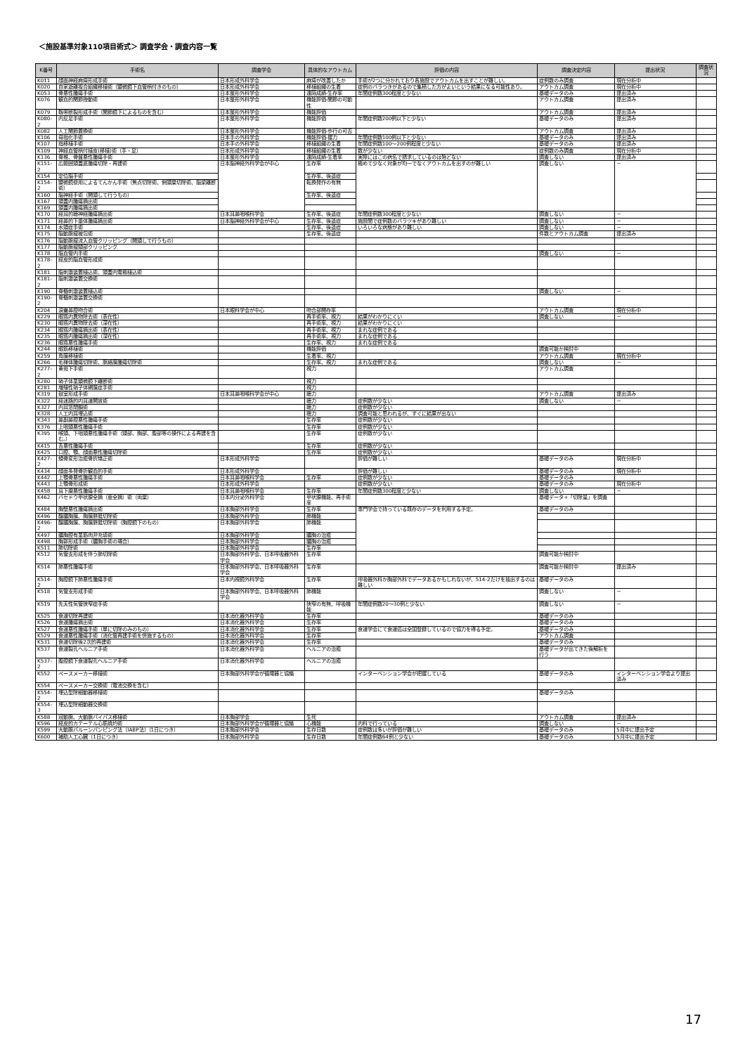＜施設基準対象110項目術式＞ 調査学会・調査内容一覧
| K番号 | 手術名 | 調査学会 | 具体的なアウトカム | 評価の内容 | 調査決定内容 | 提出状況 | 調査状況 |
| --- | --- | --- | --- | --- | --- | --- | --- |
| K011 | 顔面神経麻痺形成手術 | 日本形成外科学会 | 麻痺が改善したか | 手術が2つに分かれており各施設でアウトカムを出すことが難しい。 | 症例数のみ調査 | 現在分析中 | |
| K020 | 自家遊離複合組織移植術（顕微鏡下血管柄付きのもの） | 日本形成外科学会 | 移植組織の生着 | 症例のバラつきがあるので集積した方がよいという結果になる可能性あり。 | アウトカム調査 | 現在分析中 | |
| K053 | 骨悪性腫瘍手術 | 日本整形外科学会 | 遠隔成績-生存率 | 年間症例数300程度と少ない | 基礎データのみ | 提出済み | |
| K076 | 観血的関節授動術 | 日本整形外科学会 | 機能評価-関節の可動性 | | アウトカム調査 | 提出済み | |
| K079 | 靱帯断裂形成手術（関節鏡下によるものを含む） | 日本整形外科学会 | 機能評価 | | アウトカム調査 | 提出済み | |
| K080-2 | 内反足手術 | 日本整形外科学会 | 機能評価 | 年間症例数200例以下と少ない | 基礎データのみ | 提出済み | |
| K082 | 人工関節置換術 | 日本整形外科学会 | 機能評価-歩行の可否 | | アウトカム調査 | 提出済み | |
| K106 | 母指化手術 | 日本手の外科学会 | 機能評価-握力 | 年間症例数100例以下と少ない | 基礎データのみ | 提出済み | |
| K107 | 指移植手術 | 日本手の外科学会 | 移植組織の生着 | 年間症例数100～200例程度と少ない | 基礎データのみ | 提出済み | |
| K109 | 神経血管柄付植皮(移植)術（手・足） | 日本形成外科学会 | 移植組織の生着 | 数が少ない | 症例数のみ調査 | 現在分析中 | |
| K136 | 脊椎、骨盤悪性腫瘍手術 | 日本整形外科学会 | 遠隔成績-生着率 | 実際にはこの病名で請求しているのは殆どない | 調査しない | 提出済み | |
| K151-2 | 広範囲頭蓋底腫瘍切除・再建術 | 日本脳神経外科学会が中心 | 生存率 | 極めて少なく対象が均一でなくアウトカムを出すのが難しい | 調査しない | － | |
| K154 | 定位脳手術 | | 生存率、後遺症 | | | | |
| K154-2 | 顕微鏡使用によるてんかん手術（焦点切除術、側頭葉切除術、脳梁離断術） | | 転換発作の有無 | | | | |
| K160 | 脳神経手術（開頭して行うもの） | | 生存率、後遺症 | | | | |
| K167 | 頭蓋内腫瘍摘出術 | | | | | | |
| K169 | 頭蓋内腫瘍摘出術 | | | | | | |
| K170 | 経耳的聴神経腫瘍摘出術 | 日本耳鼻咽喉科学会 | 生存率、後遺症 | 年間症例数300程度と少ない | 調査しない | － | |
| K171 | 経鼻的下垂体腫瘍摘出術 | 日本脳神経外科学会が中心 | 生存率、後遺症 | 施設間で症例数のバラツキがあり難しい | 調査しない | － | |
| K174 | 水頭症手術 | | 生存率、後遺症 | いろいろな病態があり難しい | 調査しない | － | |
| K175 | 脳動脈瘤被包術 | | 生存率、後遺症 | | 件数とアウトカム調査 | 提出済み | |
| K176 | 脳動脈瘤流入血管クリッピング（開頭して行うもの） | | | | | | |
| K177 | 脳動脈瘤頸部クリッピング | | | | | | |
| K178 | 脳血管内手術 | | | | 調査しない | － | |
| K178-2 | 経皮的脳血管形成術 | | | | | | |
| K181 | 脳刺激装置植込術、頭蓋内電極植込術 | | | | | | |
| K181-2 | 脳刺激装置交換術 | | | | | | |
| K190 | 脊髄刺激装置植込術 | | | | 調査しない | － | |
| K190-2 | 脊髄刺激装置交換術 | | | | | | |
| K204 | 涙嚢鼻腔吻合術 | 日本眼科学会が中心 | 吻合部開存率 | | アウトカム調査 | 現在分析中 | |
| K229 | 眼窩内異物除去術（表在性） | | 再手術率、視力 | 結果がわかりにくい | 調査しない | － | |
| K230 | 眼窩内異物除去術（深在性） | | 再手術率、視力 | 結果がわかりにくい | | | |
| K234 | 眼窩内腫瘍摘出術（表在性） | | 再手術率、視力 | まれな症例である | | | |
| K235 | 眼窩内腫瘍摘出術（深在性） | | 再手術率、視力 | まれな症例である | | | |
| K236 | 眼窩悪性腫瘍手術 | | 生存率、視力 | まれな症例である | | | |
| K244 | 眼筋移植術 | | 機能評価 | | 調査可能か検討中 | | |
| K259 | 角膜移植術 | | 生着率、視力 | | アウトカム調査 | 現在分析中 | |
| K266 | 毛様体腫瘍切除術、脈絡膜腫瘍切除術 | | 生存率、視力 | まれな症例である | 調査しない | － | |
| K277-2 | 黄斑下手術 | | 視力 | | アウトカム調査 | | |
| K280 | 硝子体茎顕微鏡下離断術 | | 視力 | | | | |
| K281 | 増殖性硝子体網膜症手術 | | 視力 | | | | |
| K319 | 鼓室形成手術 | 日本耳鼻咽喉科学会が中心 | 聴力 | | アウトカム調査 | 提出済み | |
| K322 | 経迷路的内耳道開放術 | | 聴力 | 症例数が少ない | 調査しない | － | |
| K327 | 内耳窓閉鎖術 | | 聴力 | 症例数が少ない | | | |
| K328 | 人工内耳埋込術 | | 聴力 | 調査可能と思われるが、すぐに結果が出ない | | | |
| K343 | 鼻副鼻腔悪性腫瘍手術 | | 生存率 | 症例数が少ない | | | |
| K376 | 上咽頭悪性腫瘍手術 | | 生存率 | 症例数が少ない | | | |
| K395 | 喉頭、下咽頭悪性腫瘍手術（頸部、胸部、腹部等の操作による再建を含む。） | | 生存率 | 症例数が少ない | | | |
| K415 | 舌悪性腫瘍手術 | | 生存率 | 症例数が少ない | | | |
| K425 | 口腔、顎、顔面悪性腫瘍切除術 | | 生存率 | 症例数が少ない | | | |
| K427-2 | 頬骨変形治癒骨折矯正術 | 日本形成外科学会 | | 評価が難しい | 基礎データのみ | 現在分析中 | |
| K434 | 顔面多発骨折観血的手術 | 日本形成外科学会 | | 評価が難しい | 基礎データのみ | 現在分析中 | |
| K442 | 上顎骨悪性腫瘍手術 | 日本耳鼻咽喉科学会 | 生存率 | 症例数が少ない | 基礎データのみ | | |
| K443 | 上顎骨形成術 | 日本形成外科学会 | | 症例数が少ない | 基礎データのみ | 現在分析中 | |
| K458 | 耳下腺悪性腫瘍手術 | 日本耳鼻咽喉科学会 | 生存率 | 年間症例数300程度と少ない | 調査しない | － | |
| K462 | バセドウ甲状腺全摘（亜全摘）術（両葉） | 日本内分泌外科学会 | 甲状腺機能、再手術率 | | 基礎データ+「切除量」を調査 | | |
| K484 | 胸壁悪性腫瘍摘出術 | 日本胸部外科学会 | 生存率 | 専門学会で持っている既存のデータを利用する予定。 | 基礎データのみ | | |
| K496 | 醸膿胸膜、胸膜胼胝切除術 | 日本胸部外科学会 | 肺機能 | | | | |
| K496-2 | 醸膿胸膜、胸膜胼胝切除術（胸腔鏡下のもの） | 日本胸部外科学会 | 肺機能 | | | | |
| K497 | 膿胸腔有茎筋肉弁充填術 | 日本胸部外科学会 | 膿胸の治癒 | | | | |
| K498 | 胸郭形成手術（膿胸手術の場合） | 日本胸部外科学会 | 膿胸の治癒 | | | | |
| K511 | 肺切除術 | 日本胸部外科学会 | 生存率 | | | | |
| K512 | 気管支形成を伴う肺切除術 | 日本胸部外科学会、日本呼吸器外科学会 | 生存率 | | 調査可能か検討中 | | |
| K514 | 肺悪性腫瘍手術 | 日本胸部外科学会、日本呼吸器外科学会 | 生存率 | | 調査可能か検討中 | 提出済み | |
| K514-2 | 胸腔鏡下肺悪性腫瘍手術 | 日本内視鏡外科学会 | 生存率 | 呼吸器外科か胸部外科でデータあるかもしれないが、514-2だけを抽出するのは難しい | 基礎データのみ | | |
| K518 | 気管支形成手術 | 日本胸部外科学会、日本呼吸器外科学会 | 肺機能 | | 調査しない | － | |
| K519 | 先天性気管狭窄症手術 | | 狭窄の有無、呼吸機能 | 年間症例数20～30例と少ない | 調査しない | － | |
| K525 | 食道切除再建術 | 日本消化器外科学会 | 生存率 | | 基礎データのみ | | |
| K526 | 食道腫瘍摘出術 | 日本消化器外科学会 | 生存率 | | 基礎データのみ | | |
| K527 | 食道悪性腫瘍手術（単に切除のみのもの） | 日本消化器外科学会 | 生存率 | 食道学会にて食道癌は全国登録しているので協力を得る予定。 | 基礎データのみ | | |
| K529 | 食道悪性腫瘍手術（消化管再建手術を併施するもの） | 日本消化器外科学会 | 生存率 | | アウトカム調査 | | |
| K531 | 食道切除後2次的再建術 | 日本消化器外科学会 | 生存率 | | 基礎データのみ | | |
| K537 | 食道裂孔ヘルニア手術 | 日本消化器外科学会 | ヘルニアの治癒 | | 基礎データが出てきた後解析を行う | | |
| K537-2 | 腹腔鏡下食道裂孔ヘルニア手術 | 日本消化器外科学会 | ヘルニアの治癒 | | | | |
| K552 | ペースメーカー移植術 | 日本胸部外科学会が循環器と協議 | | インターベンション学会が把握している | 基礎データのみ | インターベンション学会より提出済み | |
| K554 | ペースメーカー交換術（電池交換を含む） | | | | | | |
| K554-2 | 埋込型除細動器移植術 | | | | 基礎データのみ | | |
| K554-3 | 埋込型除細動器交換術 | | | | | | |
| K588 | 冠動脈、大動脈バイパス移植術 | 日本胸部学会 | 生死 | | アウトカム調査 | 提出済み | |
| K596 | 経皮的カテーテル心筋焼灼術 | 日本胸部外科学会が循環器と協議 | 心機能 | 内科で行っている | 調査しない | － | |
| K599 | 大動脈バルーンパンピング法（IABP法）（1日につき） | 日本胸部外科学会 | 生存日数 | 症例数は多いが評価が難しい | 基礎データのみ | 5月中に提出予定 | |
| K600 | 補助人工心臓（1日につき） | 日本胸部外科学会 | 生存日数 | 年間症例数64例と少ない | 基礎データのみ | 5月中に提出予定 | |
17